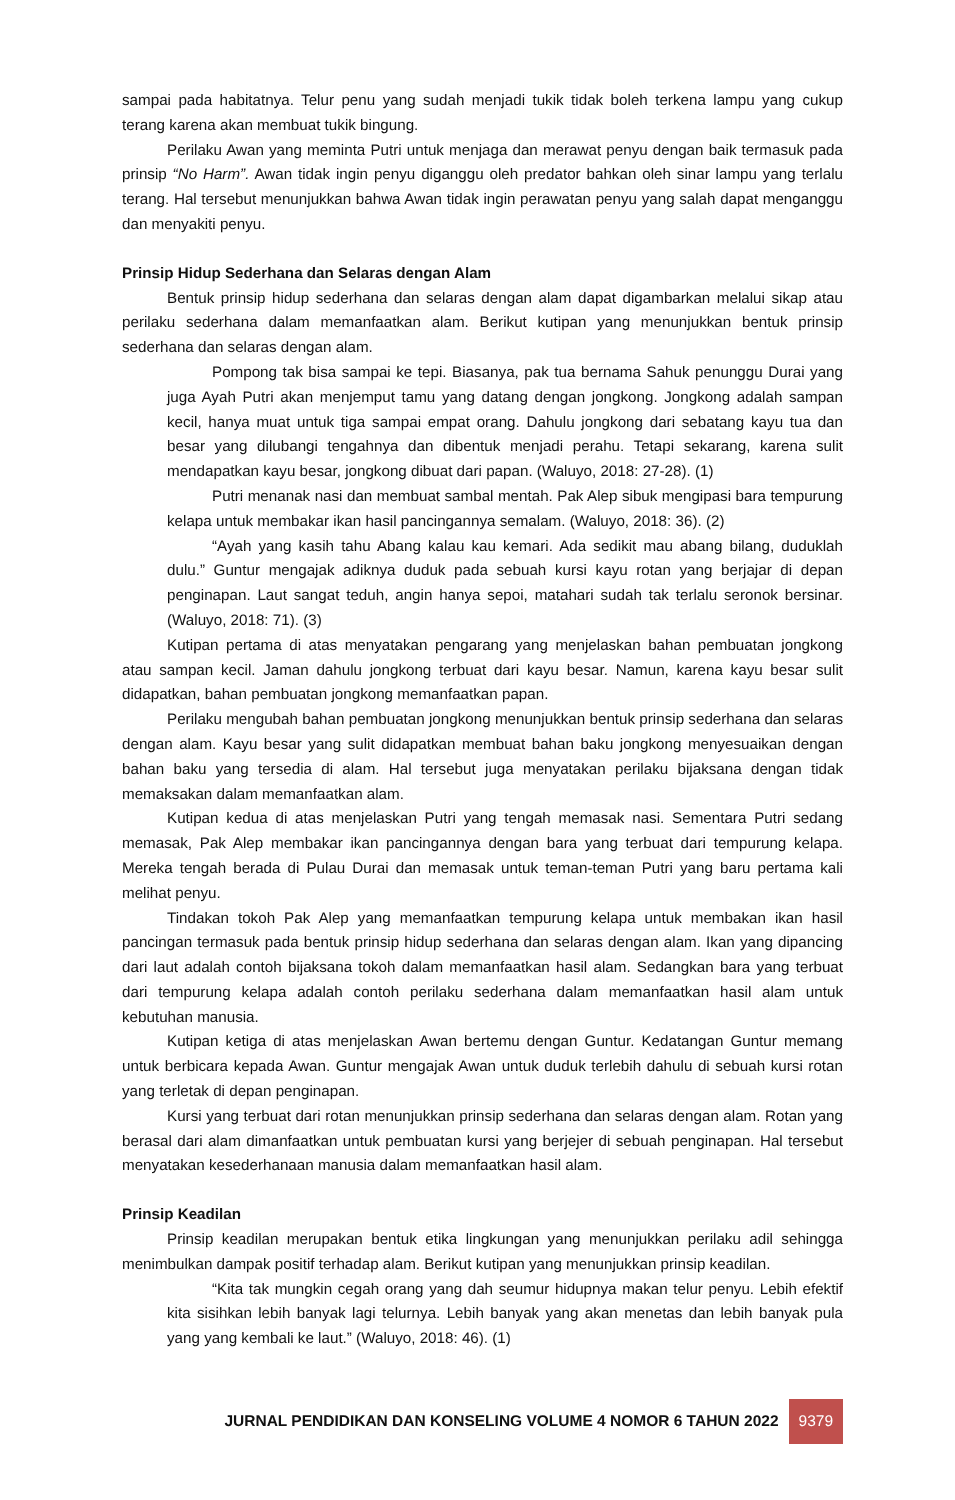sampai pada habitatnya. Telur penu yang sudah menjadi tukik tidak boleh terkena lampu yang cukup terang karena akan membuat tukik bingung.
Perilaku Awan yang meminta Putri untuk menjaga dan merawat penyu dengan baik termasuk pada prinsip “No Harm”. Awan tidak ingin penyu diganggu oleh predator bahkan oleh sinar lampu yang terlalu terang. Hal tersebut menunjukkan bahwa Awan tidak ingin perawatan penyu yang salah dapat menganggu dan menyakiti penyu.
Prinsip Hidup Sederhana dan Selaras dengan Alam
Bentuk prinsip hidup sederhana dan selaras dengan alam dapat digambarkan melalui sikap atau perilaku sederhana dalam memanfaatkan alam. Berikut kutipan yang menunjukkan bentuk prinsip sederhana dan selaras dengan alam.
Pompong tak bisa sampai ke tepi. Biasanya, pak tua bernama Sahuk penunggu Durai yang juga Ayah Putri akan menjemput tamu yang datang dengan jongkong. Jongkong adalah sampan kecil, hanya muat untuk tiga sampai empat orang. Dahulu jongkong dari sebatang kayu tua dan besar yang dilubangi tengahnya dan dibentuk menjadi perahu. Tetapi sekarang, karena sulit mendapatkan kayu besar, jongkong dibuat dari papan. (Waluyo, 2018: 27-28). (1)
Putri menanak nasi dan membuat sambal mentah. Pak Alep sibuk mengipasi bara tempurung kelapa untuk membakar ikan hasil pancingannya semalam. (Waluyo, 2018: 36). (2)
“Ayah yang kasih tahu Abang kalau kau kemari. Ada sedikit mau abang bilang, duduklah dulu.” Guntur mengajak adiknya duduk pada sebuah kursi kayu rotan yang berjajar di depan penginapan. Laut sangat teduh, angin hanya sepoi, matahari sudah tak terlalu seronok bersinar. (Waluyo, 2018: 71). (3)
Kutipan pertama di atas menyatakan pengarang yang menjelaskan bahan pembuatan jongkong atau sampan kecil. Jaman dahulu jongkong terbuat dari kayu besar. Namun, karena kayu besar sulit didapatkan, bahan pembuatan jongkong memanfaatkan papan.
Perilaku mengubah bahan pembuatan jongkong menunjukkan bentuk prinsip sederhana dan selaras dengan alam. Kayu besar yang sulit didapatkan membuat bahan baku jongkong menyesuaikan dengan bahan baku yang tersedia di alam. Hal tersebut juga menyatakan perilaku bijaksana dengan tidak memaksakan dalam memanfaatkan alam.
Kutipan kedua di atas menjelaskan Putri yang tengah memasak nasi. Sementara Putri sedang memasak, Pak Alep membakar ikan pancingannya dengan bara yang terbuat dari tempurung kelapa. Mereka tengah berada di Pulau Durai dan memasak untuk teman-teman Putri yang baru pertama kali melihat penyu.
Tindakan tokoh Pak Alep yang memanfaatkan tempurung kelapa untuk membakan ikan hasil pancingan termasuk pada bentuk prinsip hidup sederhana dan selaras dengan alam. Ikan yang dipancing dari laut adalah contoh bijaksana tokoh dalam memanfaatkan hasil alam. Sedangkan bara yang terbuat dari tempurung kelapa adalah contoh perilaku sederhana dalam memanfaatkan hasil alam untuk kebutuhan manusia.
Kutipan ketiga di atas menjelaskan Awan bertemu dengan Guntur. Kedatangan Guntur memang untuk berbicara kepada Awan. Guntur mengajak Awan untuk duduk terlebih dahulu di sebuah kursi rotan yang terletak di depan penginapan.
Kursi yang terbuat dari rotan menunjukkan prinsip sederhana dan selaras dengan alam. Rotan yang berasal dari alam dimanfaatkan untuk pembuatan kursi yang berjejer di sebuah penginapan. Hal tersebut menyatakan kesederhanaan manusia dalam memanfaatkan hasil alam.
Prinsip Keadilan
Prinsip keadilan merupakan bentuk etika lingkungan yang menunjukkan perilaku adil sehingga menimbulkan dampak positif terhadap alam. Berikut kutipan yang menunjukkan prinsip keadilan.
“Kita tak mungkin cegah orang yang dah seumur hidupnya makan telur penyu. Lebih efektif kita sisihkan lebih banyak lagi telurnya. Lebih banyak yang akan menetas dan lebih banyak pula yang yang kembali ke laut.” (Waluyo, 2018: 46). (1)
JURNAL PENDIDIKAN DAN KONSELING VOLUME 4 NOMOR 6 TAHUN 2022 9379